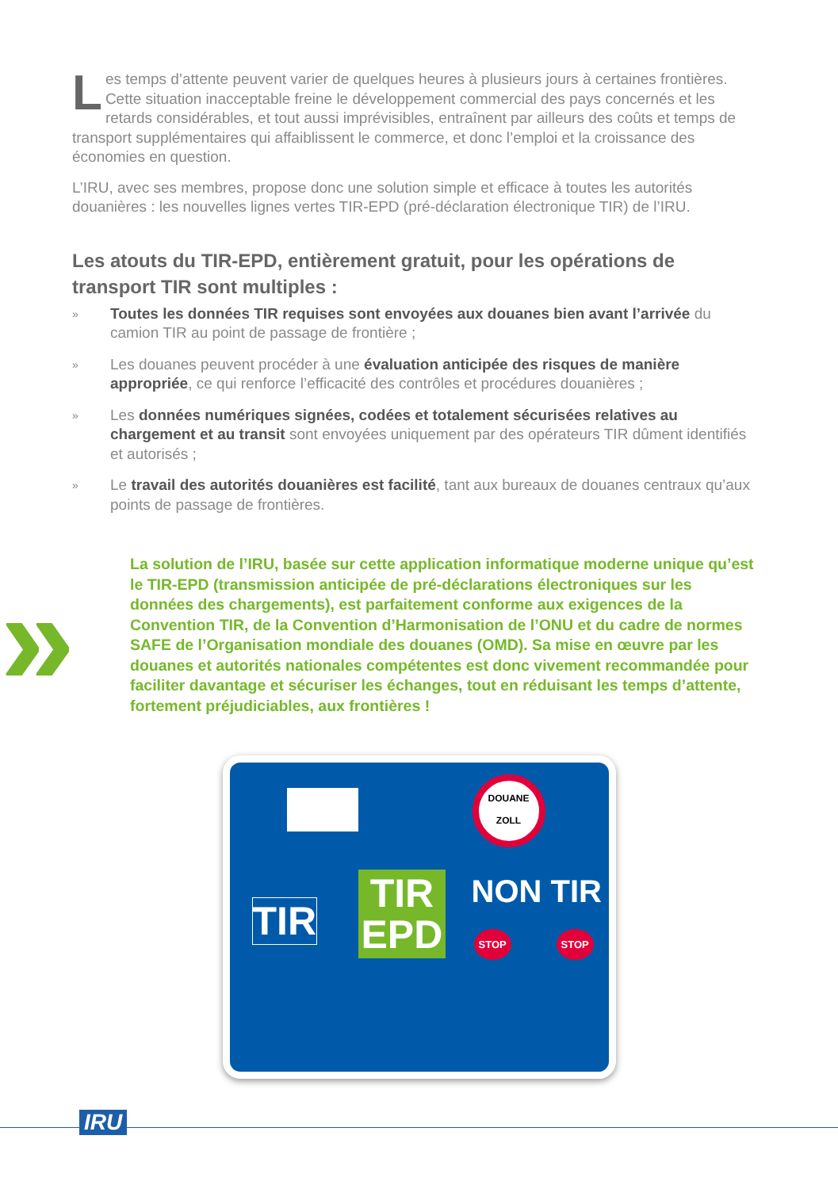Les temps d’attente peuvent varier de quelques heures à plusieurs jours à certaines frontières. Cette situation inacceptable freine le développement commercial des pays concernés et les retards considérables, et tout aussi imprévisibles, entraînent par ailleurs des coûts et temps de transport supplémentaires qui affaiblissent le commerce, et donc l’emploi et la croissance des économies en question.
L’IRU, avec ses membres, propose donc une solution simple et efficace à toutes les autorités douanières : les nouvelles lignes vertes TIR-EPD (pré-déclaration électronique TIR) de l’IRU.
Les atouts du TIR-EPD, entièrement gratuit, pour les opérations de transport TIR sont multiples :
» Toutes les données TIR requises sont envoyées aux douanes bien avant l’arrivée du camion TIR au point de passage de frontière ;
» Les douanes peuvent procéder à une évaluation anticipée des risques de manière appropriée, ce qui renforce l’efficacité des contrôles et procédures douanières ;
» Les données numériques signées, codées et totalement sécurisées relatives au chargement et au transit sont envoyées uniquement par des opérateurs TIR dûment identifiés et autorisés ;
» Le travail des autorités douanières est facilité, tant aux bureaux de douanes centraux qu’aux points de passage de frontières.
»
La solution de l’IRU, basée sur cette application informatique moderne unique qu’est le TIR-EPD (transmission anticipée de pré-déclarations électroniques sur les données des chargements), est parfaitement conforme aux exigences de la Convention TIR, de la Convention d’Harmonisation de l’ONU et du cadre de normes SAFE de l’Organisation mondiale des douanes (OMD). Sa mise en œuvre par les douanes et autorités nationales compétentes est donc vivement recommandée pour faciliter davantage et sécuriser les échanges, tout en réduisant les temps d’attente, fortement préjudiciables, aux frontières !
DOUANE
ZOLL
TIR
TIR
EPD
NON TIR
STOP STOP
IRU